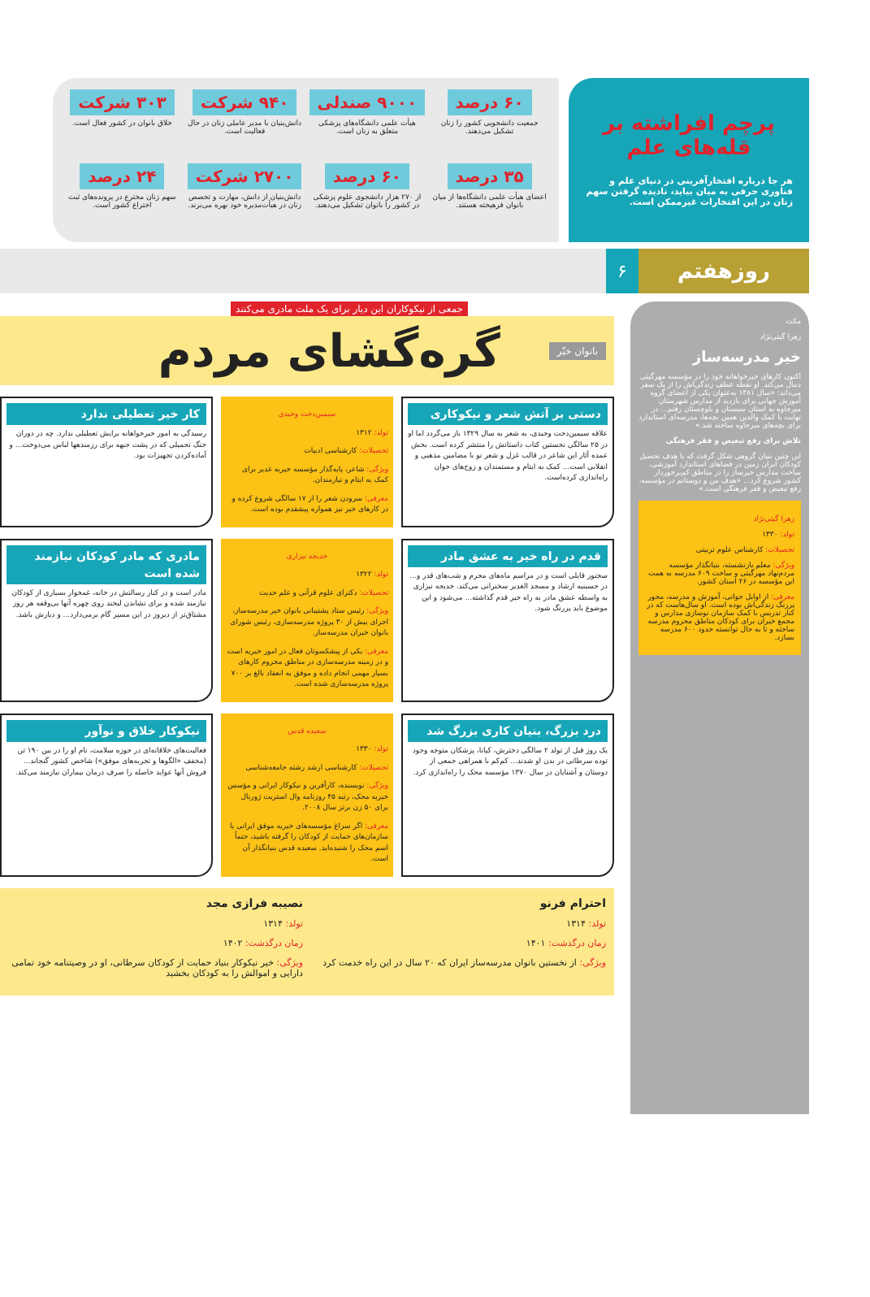پرچم افراشته بر قله‌های علم
هر جا درباره افتخارآفرینی در دنیای علم و فناوری حرفی به میان بیاید، نادیده گرفتن سهم زنان در این افتخارات غیرممکن است.
۶۰ درصد
جمعیت دانشجویی کشور را زنان تشکیل می‌دهند.
۹۰۰۰ صندلی
هیأت علمی دانشگاه‌های پزشکی متعلق به زنان است.
۹۴۰ شرکت
دانش‌بنیان با مدیر عاملی زنان در حال فعالیت است.
۳۰۳ شرکت
خلاق بانوان در کشور فعال است.
۳۵ درصد
اعضای هیأت علمی دانشگاه‌ها از میان بانوان فرهیخته هستند.
۶۰ درصد
از ۲۷۰ هزار دانشجوی علوم پزشکی در کشور را بانوان تشکیل می‌دهند.
۲۷۰۰ شرکت
دانش‌بنیان از دانش، مهارت و تخصص زنان در هیأت‌مدیره خود بهره می‌برند.
۲۴ درصد
سهم زنان مخترع در پرونده‌های ثبت اختراع کشور است.
روزهفتم
۶
مکث
زهرا گیتی‌نژاد
خیر مدرسه‌ساز
اکنون کارهای خیرخواهانه خود را در مؤسسه مهرگیتی دنبال می‌کند. او نقطه عطف زندگی‌اش را از یک سفر می‌داند: «سال ۱۳۸۱ به‌عنوان یکی از اعضای گروه آموزش جهانی برای بازدید از مدارس شهرستان میرجاوه به استان سیستان و بلوچستان رفتم... در نهایت با کمک والدین همین بچه‌ها، مدرسه‌ای استاندارد برای بچه‌های میرجاوه ساخته شد.»
تلاش برای رفع تبعیض و فقر فرهنگی
این چنین بنیان گروهی شکل گرفت که با هدف تحصیل کودکان ایران زمین در فضاهای استاندارد آموزشی، ساخت مدارس خیرساز را در مناطق کم‌برخوردار کشور شروع کرد... «هدف من و دوستانم در مؤسسه، رفع تبعیض و فقر فرهنگی است.»
زهرا گیتی‌نژاد
تولد: ۱۳۳۰
تحصیلات: کارشناس علوم تربیتی
ویژگی: معلم بازنشسته، بنیانگذار مؤسسه مردم‌نهاد مهرگیتی و ساخت ۶۰۹ مدرسه به همت این مؤسسه در ۲۶ استان کشور.
معرفی: از اوایل جوانی، آموزش و مدرسه، محور پررنگ زندگی‌اش بوده است. او سال‌هاست که در کنار تدریس با کمک سازمان نوسازی مدارس و مجمع خیران برای کودکان مناطق محروم مدرسه ساخته و تا به حال توانسته حدود ۶۰۰ مدرسه بسازد.
جمعی از نیکوکاران این دیار برای یک ملت مادری می‌کنند
بانوان خیّر
گره‌گشای مردم
دستی بر آتش شعر و نیکوکاری
علاقه سیمین‌دخت وحیدی، به شعر به سال ۱۳۲۹ باز می‌گردد اما او در ۲۵ سالگی نخستین کتاب داستانش را منتشر کرده است. بخش عمده آثار این شاعر در قالب غزل و شعر نو با مضامین مذهبی و انقلابی است... کمک به ایتام و مستمندان و زوج‌های جوان راه‌اندازی کرده‌است.
سیمین‌دخت وحیدی
تولد: ۱۳۱۲
تحصیلات: کارشناسی ادبیات
ویژگی: شاعر، پایه‌گذار مؤسسه خیریه غدیر برای کمک به ایتام و نیازمندان.
معرفی: سرودن شعر را از ۱۷ سالگی شروع کرده و در کارهای خیر نیز همواره پیشقدم بوده است.
کار خیر تعطیلی ندارد
رسیدگی به امور خیرخواهانه برایش تعطیلی ندارد. چه در دوران جنگ تحمیلی که در پشت جبهه برای رزمندهها لباس می‌دوخت... و آماده‌کردن تجهیزات بود.
قدم در راه خیر به عشق مادر
سخنور قابلی است و در مراسم ماه‌های محرم و شب‌های قدر و... در حسینیه ارشاد و مسجد الغدیر سخنرانی می‌کند. خدیجه نیزاری به واسطه عشق مادر به راه خیر قدم گذاشته... می‌شود و این موضوع باید پررنگ شود.
خدیجه نیزاری
تولد: ۱۳۲۲
تحصیلات: دکترای علوم قرآنی و علم حدیث
ویژگی: رئیس ستاد پشتیبانی بانوان خیر مدرسه‌ساز، اجرای بیش از ۳۰ پروژه مدرسه‌سازی، رئیس شورای بانوان خیران مدرسه‌ساز.
معرفی: یکی از پیشکسوتان فعال در امور خیریه است و در زمینه مدرسه‌سازی در مناطق محروم کارهای بسیار مهمی انجام داده و موفق به انعقاد بالغ بر ۷۰۰ پروژه مدرسه‌سازی شده است.
مادری که مادر کودکان نیازمند شده است
مادر است و در کنار رسالتش در خانه، غمخوار بسیاری از کودکان نیازمند شده و برای نشاندن لبخند روی چهره آنها بی‌وقفه هر روز مشتاق‌تر از دیروز در این مسیر گام برمی‌دارد... و دیارش باشد.
درد بزرگ، بنیان کاری بزرگ شد
یک روز قبل از تولد ۲ سالگی دخترش، کیانا، پزشکان متوجه وجود توده سرطانی در بدن او شدند... کم‌کم با همراهی جمعی از دوستان و آشنایان در سال ۱۳۷۰ مؤسسه محک را راه‌اندازی کرد.
سعیده قدس
تولد: ۱۳۳۰
تحصیلات: کارشناسی ارشد رشته جامعه‌شناسی
ویژگی: نویسنده، کارآفرین و نیکوکار ایرانی و مؤسس خیریه محک، رتبه ۴۵ روزنامه وال استریت ژورنال برای ۵۰ زن برتر سال ۲۰۰۸.
معرفی: اگر سراغ مؤسسه‌های خیریه موفق ایرانی یا سازمان‌های حمایت از کودکان را گرفته باشید، حتماً اسم محک را شنیده‌اید. سعیده قدس بنیانگذار آن است.
نیکوکار خلاق و نوآور
فعالیت‌های خلاقانه‌ای در حوزه سلامت، نام او را در بین ۱۹۰ تن (مخفف «الگوها و تجربه‌های موفق») شاخص کشور گنجاند... فروش آنها عواید حاصله را صرف درمان بیماران نیازمند می‌کند.
احترام فرنو
تولد: ۱۳۱۴
زمان درگذشت: ۱۴۰۱
ویژگی: از نخستین بانوان مدرسه‌ساز ایران که ۲۰ سال در این راه خدمت کرد
نصیبه فرازی مجد
تولد: ۱۳۱۴
زمان درگذشت: ۱۴۰۲
ویژگی: خیر نیکوکار بنیاد حمایت از کودکان سرطانی، او در وصیتنامه خود تمامی دارایی و اموالش را به کودکان بخشید